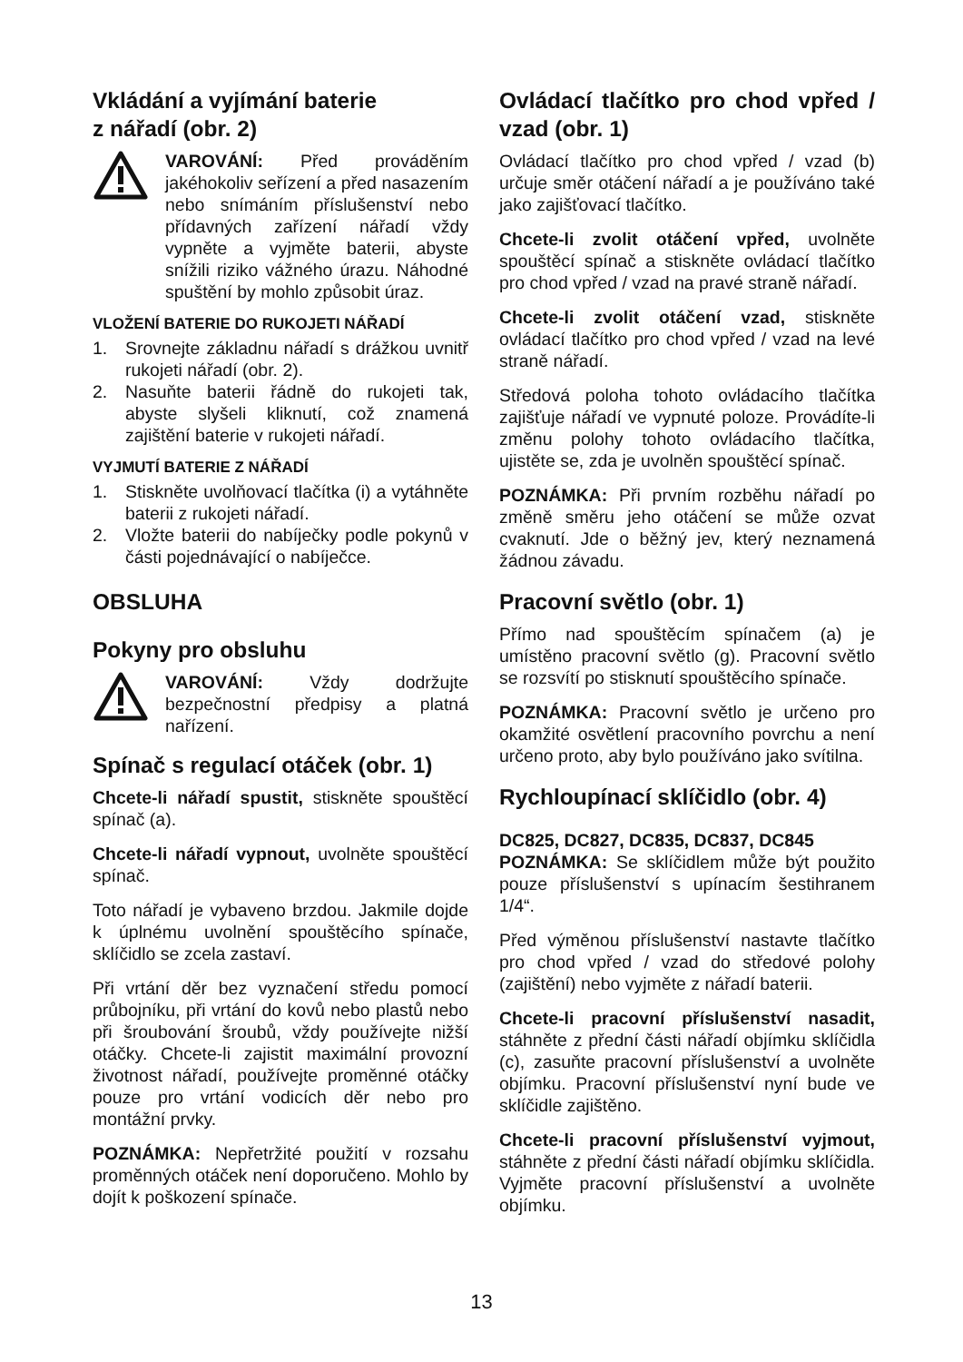Vkládání a vyjímání baterie
z nářadí (obr. 2)
VAROVÁNÍ: Před prováděním jakéhokoliv seřízení a před nasazením nebo snímáním příslušenství nebo přídavných zařízení nářadí vždy vypněte a vyjměte baterii, abyste snížili riziko vážného úrazu. Náhodné spuštění by mohlo způsobit úraz.
VLOŽENÍ BATERIE DO RUKOJETI NÁŘADÍ
1. Srovnejte základnu nářadí s drážkou uvnitř rukojeti nářadí (obr. 2).
2. Nasuňte baterii řádně do rukojeti tak, abyste slyšeli kliknutí, což znamená zajištění baterie v rukojeti nářadí.
VYJMUTÍ BATERIE Z NÁŘADÍ
1. Stiskněte uvolňovací tlačítka (i) a vytáhněte baterii z rukojeti nářadí.
2. Vložte baterii do nabíječky podle pokynů v části pojednávající o nabíječce.
OBSLUHA
Pokyny pro obsluhu
VAROVÁNÍ: Vždy dodržujte bezpečnostní předpisy a platná nařízení.
Spínač s regulací otáček (obr. 1)
Chcete-li nářadí spustit, stiskněte spouštěcí spínač (a).
Chcete-li nářadí vypnout, uvolněte spouštěcí spínač.
Toto nářadí je vybaveno brzdou. Jakmile dojde k úplnému uvolnění spouštěcího spínače, sklíčidlo se zcela zastaví.
Při vrtání děr bez vyznačení středu pomocí průbojníku, při vrtání do kovů nebo plastů nebo při šroubování šroubů, vždy používejte nižší otáčky. Chcete-li zajistit maximální provozní životnost nářadí, používejte proměnné otáčky pouze pro vrtání vodicích děr nebo pro montážní prvky.
POZNÁMKA: Nepřetržité použití v rozsahu proměnných otáček není doporučeno. Mohlo by dojít k poškození spínače.
Ovládací tlačítko pro chod vpřed / vzad (obr. 1)
Ovládací tlačítko pro chod vpřed / vzad (b) určuje směr otáčení nářadí a je používáno také jako zajišťovací tlačítko.
Chcete-li zvolit otáčení vpřed, uvolněte spouštěcí spínač a stiskněte ovládací tlačítko pro chod vpřed / vzad na pravé straně nářadí.
Chcete-li zvolit otáčení vzad, stiskněte ovládací tlačítko pro chod vpřed / vzad na levé straně nářadí.
Středová poloha tohoto ovládacího tlačítka zajišťuje nářadí ve vypnuté poloze. Provádíte-li změnu polohy tohoto ovládacího tlačítka, ujistěte se, zda je uvolněn spouštěcí spínač.
POZNÁMKA: Při prvním rozběhu nářadí po změně směru jeho otáčení se může ozvat cvaknutí. Jde o běžný jev, který neznamená žádnou závadu.
Pracovní světlo (obr. 1)
Přímo nad spouštěcím spínačem (a) je umístěno pracovní světlo (g). Pracovní světlo se rozsvítí po stisknutí spouštěcího spínače.
POZNÁMKA: Pracovní světlo je určeno pro okamžité osvětlení pracovního povrchu a není určeno proto, aby bylo používáno jako svítilna.
Rychloupínací sklíčidlo (obr. 4)
DC825, DC827, DC835, DC837, DC845
POZNÁMKA: Se sklíčidlem může být použito pouze příslušenství s upínacím šestihranem 1/4“.
Před výměnou příslušenství nastavte tlačítko pro chod vpřed / vzad do středové polohy (zajištění) nebo vyjměte z nářadí baterii.
Chcete-li pracovní příslušenství nasadit, stáhněte z přední části nářadí objímku sklíčidla (c), zasuňte pracovní příslušenství a uvolněte objímku. Pracovní příslušenství nyní bude ve sklíčidle zajištěno.
Chcete-li pracovní příslušenství vyjmout, stáhněte z přední části nářadí objímku sklíčidla. Vyjměte pracovní příslušenství a uvolněte objímku.
13